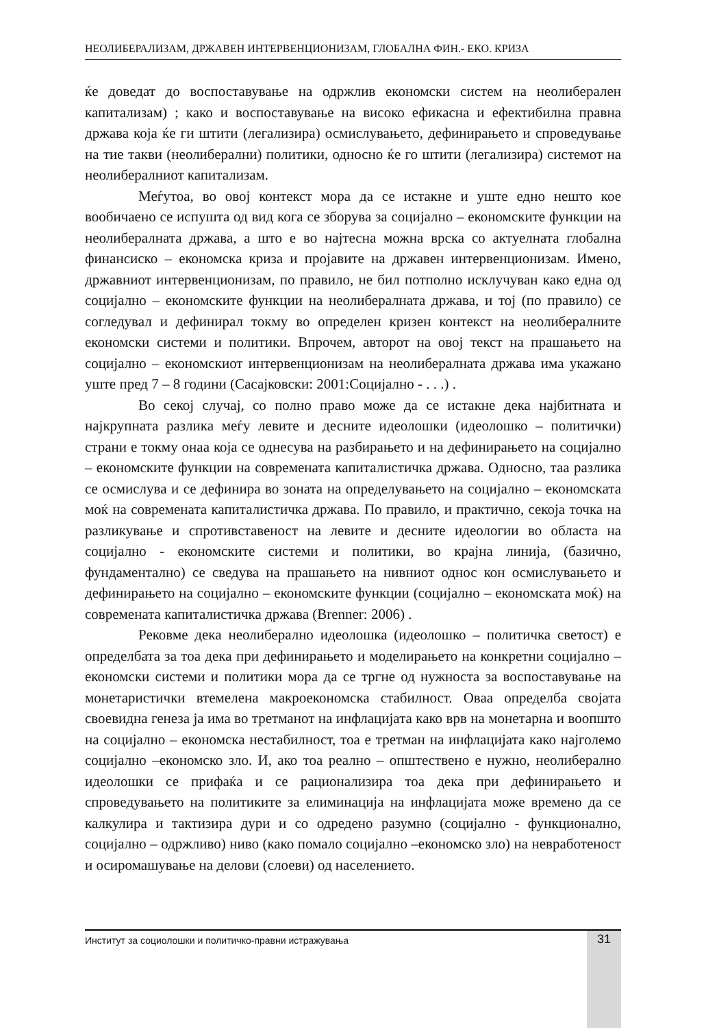НЕОЛИБЕРАЛИЗАМ, ДРЖАВЕН ИНТЕРВЕНЦИОНИЗАМ, ГЛОБАЛНА ФИН.- ЕКО. КРИЗА
ќе доведат до воспоставување на одржлив економски систем на неолиберален капитализам) ; како и воспоставување на високо ефикасна и ефектибилна правна држава која ќе ги штити (легализира) осмислувањето, дефинирањето и спроведување на тие такви (неолиберални) политики, односно ќе го штити (легализира) системот на неолибералниот капитализам.
Меѓутоа, во овој контекст мора да се истакне и уште едно нешто кое вообичаено се испушта од вид кога се зборува за социјално – економските функции на неолибералната држава, а што е во најтесна можна врска со актуелната глобална финансиско – економска криза и пројавите на државен интервенционизам. Имено, државниот интервенционизам, по правило, не бил потполно исклучуван како една од социјално – економските функции на неолибералната држава, и тој (по правило) се согледувал и дефинирал токму во определен кризен контекст на неолибералните економски системи и политики. Впрочем, авторот на овој текст на прашањето на социјално – економскиот интервенционизам на неолибералната држава има укажано уште пред 7 – 8 години (Сасајковски: 2001:Социјално - . . .) .
Во секој случај, со полно право може да се истакне дека најбитната и најкрупната разлика меѓу левите и десните идеолошки (идеолошко – политички) страни е токму онаа која се однесува на разбирањето и на дефинирањето на социјално – економските функции на современата капиталистичка држава. Односно, таа разлика се осмислува и се дефинира во зоната на определувањето на социјално – економската моќ на современата капиталистичка држава. По правило, и практично, секоја точка на разликување и спротивставеност на левите и десните идеологии во областа на социјално - економските системи и политики, во крајна линија, (базично, фундаментално) се сведува на прашањето на нивниот однос кон осмислувањето и дефинирањето на социјално – економските функции (социјално – економската моќ) на современата капиталистичка држава (Brenner: 2006) .
Рековме дека неолиберално идеолошка (идеолошко – политичка светост) е определбата за тоа дека при дефинирањето и моделирањето на конкретни социјално – економски системи и политики мора да се тргне од нужноста за воспоставување на монетаристички втемелена макроекономска стабилност. Оваа определба својата своевидна генеза ја има во третманот на инфлацијата како врв на монетарна и воопшто на социјално – економска нестабилност, тоа е третман на инфлацијата како најголемо социјално –економско зло. И, ако тоа реално – општествено е нужно, неолиберално идеолошки се прифаќа и се рационализира тоа дека при дефинирањето и спроведувањето на политиките за елиминација на инфлацијата може времено да се калкулира и тактизира дури и со одредено разумно (социјално - функционално, социјално – одржливо) ниво (како помало социјално –економско зло) на невработеност и осиромашување на делови (слоеви) од населението.
Институт за социолошки и политичко-правни истражувања 31